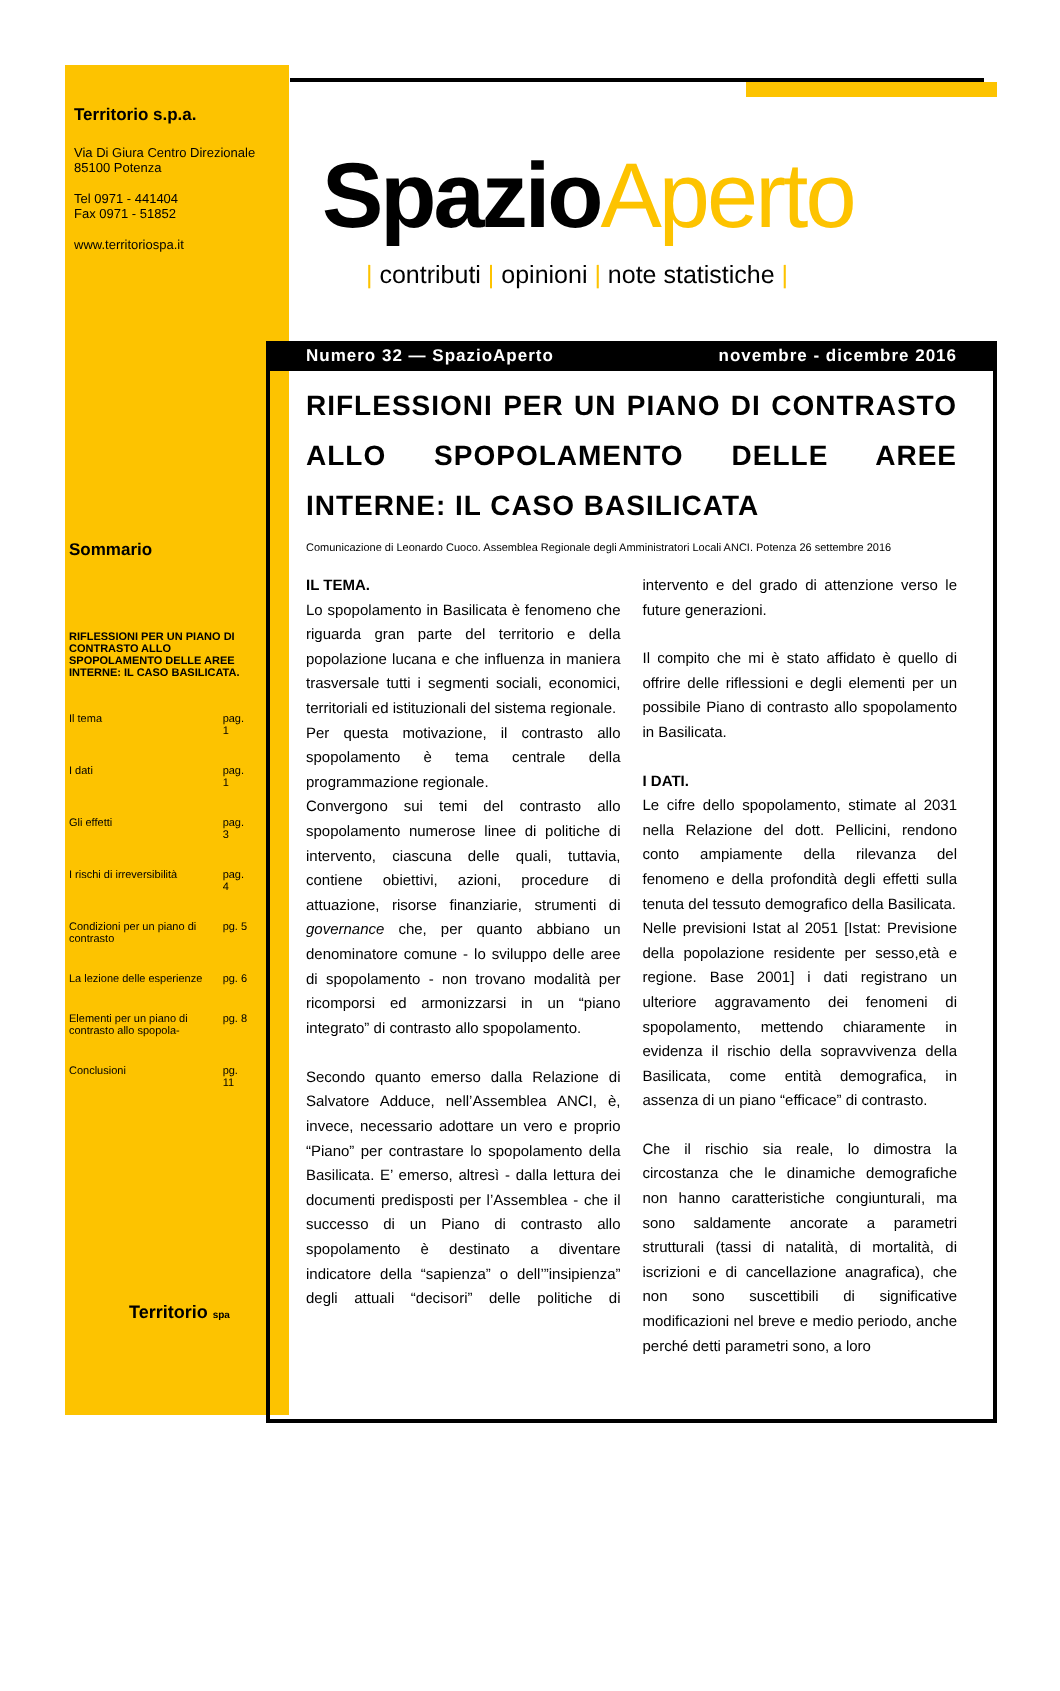Territorio s.p.a.
Via Di Giura Centro Direzionale
85100 Potenza
Tel 0971 - 441404
Fax 0971 - 51852
www.territoriospa.it
Sommario
RIFLESSIONI PER UN PIANO DI CONTRASTO ALLO SPOPOLAMENTO DELLE AREE INTERNE: IL CASO BASILICATA.
| Il tema | pag. 1 |
| I dati | pag. 1 |
| Gli effetti | pag. 3 |
| I rischi di irreversibilità | pag. 4 |
| Condizioni per un piano di contrasto | pg. 5 |
| La lezione delle esperienze | pg. 6 |
| Elementi per un piano di contrasto allo spopola- | pg. 8 |
| Conclusioni | pg. 11 |
Territorio spa
SpazioAperto
| contributi | opinioni | note statistiche |
Numero 32 — SpazioAperto novembre - dicembre 2016
RIFLESSIONI PER UN PIANO DI CONTRASTO ALLO SPOPOLAMENTO DELLE AREE INTERNE: IL CASO BASILICATA
Comunicazione di Leonardo Cuoco. Assemblea Regionale degli Amministratori Locali ANCI. Potenza 26 settembre 2016
IL TEMA.
Lo spopolamento in Basilicata è fenomeno che riguarda gran parte del territorio e della popolazione lucana e che influenza in maniera trasversale tutti i segmenti sociali, economici, territoriali ed istituzionali del sistema regionale.
Per questa motivazione, il contrasto allo spopolamento è tema centrale della programmazione regionale.
Convergono sui temi del contrasto allo spopolamento numerose linee di politiche di intervento, ciascuna delle quali, tuttavia, contiene obiettivi, azioni, procedure di attuazione, risorse finanziarie, strumenti di governance che, per quanto abbiano un denominatore comune - lo sviluppo delle aree di spopolamento - non trovano modalità per ricomporsi ed armonizzarsi in un “piano integrato” di contrasto allo spopolamento.
Secondo quanto emerso dalla Relazione di Salvatore Adduce, nell’Assemblea ANCI, è, invece, necessario adottare un vero e proprio “Piano” per contrastare lo spopolamento della Basilicata. E’ emerso, altresì - dalla lettura dei documenti predisposti per l’Assemblea - che il successo di un Piano di contrasto allo spopolamento è destinato a diventare indicatore della “sapienza” o dell’”insipienza” degli attuali “decisori” delle politiche di intervento e del grado di attenzione verso le future generazioni.
Il compito che mi è stato affidato è quello di offrire delle riflessioni e degli elementi per un possibile Piano di contrasto allo spopolamento in Basilicata.
I DATI.
Le cifre dello spopolamento, stimate al 2031 nella Relazione del dott. Pellicini, rendono conto ampiamente della rilevanza del fenomeno e della profondità degli effetti sulla tenuta del tessuto demografico della Basilicata.
Nelle previsioni Istat al 2051 [Istat: Previsione della popolazione residente per sesso,età e regione. Base 2001] i dati registrano un ulteriore aggravamento dei fenomeni di spopolamento, mettendo chiaramente in evidenza il rischio della sopravvivenza della Basilicata, come entità demografica, in assenza di un piano “efficace” di contrasto.
Che il rischio sia reale, lo dimostra la circostanza che le dinamiche demografiche non hanno caratteristiche congiunturali, ma sono saldamente ancorate a parametri strutturali (tassi di natalità, di mortalità, di iscrizioni e di cancellazione anagrafica), che non sono suscettibili di significative modificazioni nel breve e medio periodo, anche perché detti parametri sono, a loro